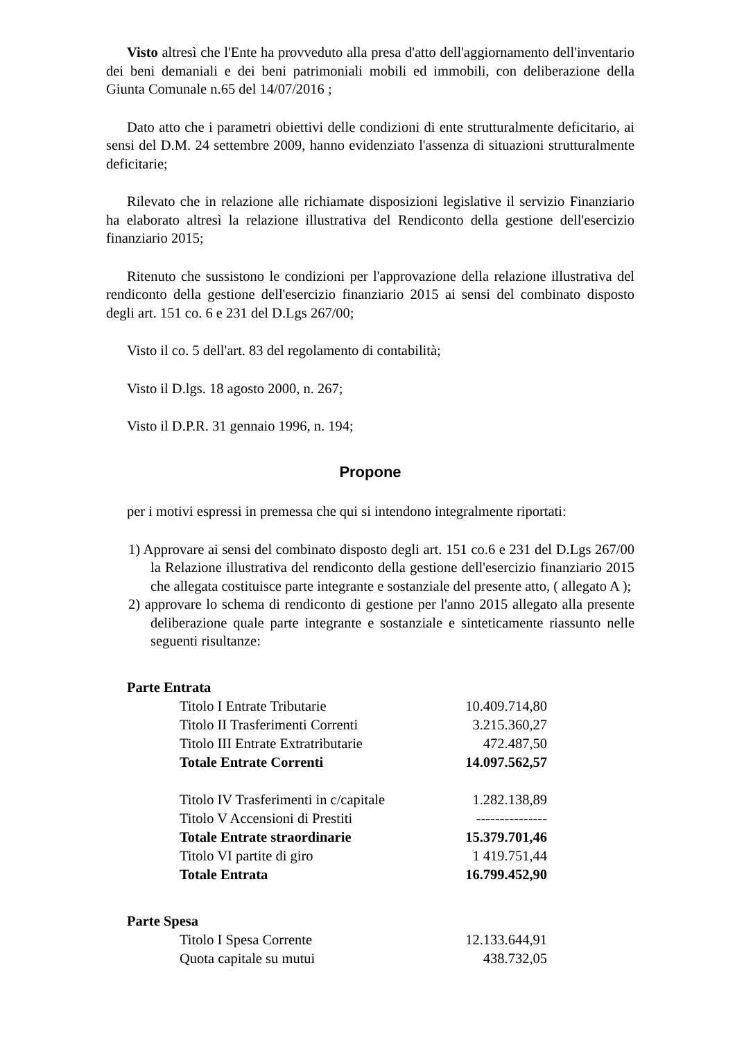Visto altresì che l'Ente ha provveduto alla presa d'atto dell'aggiornamento dell'inventario dei beni demaniali e dei beni patrimoniali mobili ed immobili, con deliberazione della Giunta Comunale n.65 del 14/07/2016 ;
Dato atto che i parametri obiettivi delle condizioni di ente strutturalmente deficitario, ai sensi del D.M. 24 settembre 2009, hanno evidenziato l'assenza di situazioni strutturalmente deficitarie;
Rilevato che in relazione alle richiamate disposizioni legislative il servizio Finanziario ha elaborato altresì la relazione illustrativa del Rendiconto della gestione dell'esercizio finanziario 2015;
Ritenuto che sussistono le condizioni per l'approvazione della relazione illustrativa del rendiconto della gestione dell'esercizio finanziario 2015 ai sensi del combinato disposto degli art. 151 co. 6 e 231 del D.Lgs 267/00;
Visto il co. 5 dell'art. 83 del regolamento di contabilità;
Visto il D.lgs. 18 agosto 2000, n. 267;
Visto il D.P.R. 31 gennaio 1996, n. 194;
Propone
per i motivi espressi in premessa che qui si intendono integralmente riportati:
1) Approvare ai sensi del combinato disposto degli art. 151 co.6 e 231 del D.Lgs 267/00 la Relazione illustrativa del rendiconto della gestione dell'esercizio finanziario 2015 che allegata costituisce parte integrante e sostanziale del presente atto, ( allegato A );
2) approvare lo schema di rendiconto di gestione per l'anno 2015 allegato alla presente deliberazione quale parte integrante e sostanziale e sinteticamente riassunto nelle seguenti risultanze:
| Parte Entrata | | |
| | Titolo I Entrate Tributarie | 10.409.714,80 |
| | Titolo II Trasferimenti Correnti | 3.215.360,27 |
| | Titolo III Entrate Extratributarie | 472.487,50 |
| | Totale Entrate Correnti | 14.097.562,57 |
| | Titolo IV Trasferimenti in c/capitale | 1.282.138,89 |
| | Titolo V Accensioni di Prestiti | --------------- |
| | Totale Entrate straordinarie | 15.379.701,46 |
| | Titolo VI partite di giro | 1 419.751,44 |
| | Totale Entrata | 16.799.452,90 |
| Parte Spesa | | |
| | Titolo I Spesa Corrente | 12.133.644,91 |
| | Quota capitale su mutui | 438.732,05 |